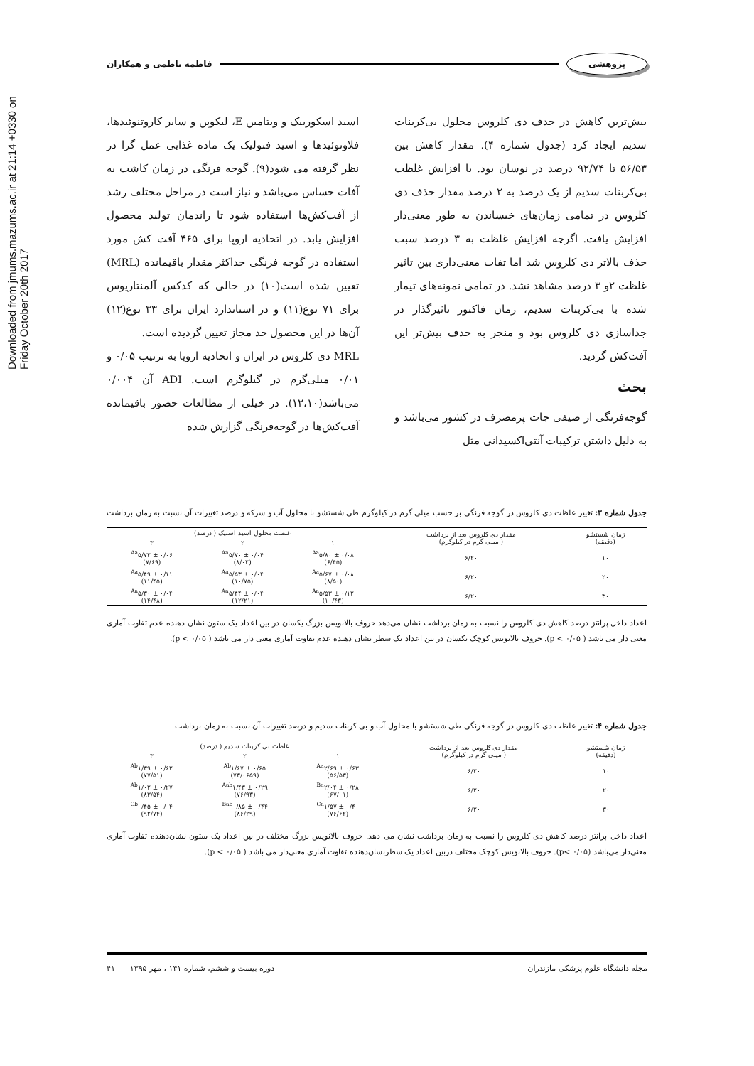Downloaded from jmums.mazums.ac.ir at 21:14 +0330 on Friday October 20th 2017
پژوهشی فاطمه ناظمی و همکاران
بیش‌ترین کاهش در حذف دی کلروس محلول بی‌کربنات سدیم ایجاد کرد (جدول شماره ۴). مقدار کاهش بین ۵۶/۵۳ تا ۹۲/۷۴ درصد در نوسان بود. با افزایش غلظت بی‌کربنات سدیم از یک درصد به ۲ درصد مقدار حذف دی کلروس در تمامی زمان‌های خیساندن به طور معنی‌دار افزایش یافت. اگرچه افزایش غلظت به ۳ درصد سبب حذف بالاتر دی کلروس شد اما تفات معنی‌داری بین تاثیر غلظت ۲و ۳ درصد مشاهد نشد. در تمامی نمونه‌های تیمار شده با بی‌کربنات سدیم، زمان فاکتور تاثیرگذار در جداسازی دی کلروس بود و منجر به حذف بیش‌تر این آفت‌کش گردید.
بحث
گوجه‌فرنگی از صیفی جات پرمصرف در کشور می‌باشد و به دلیل داشتن ترکیبات آنتی‌اکسیدانی مثل
اسید اسکوربیک و ویتامین E، لیکوپن و سایر کاروتنوئیدها، فلاونوئیدها و اسید فنولیک یک ماده غذایی عمل گرا در نظر گرفته می شود(۹). گوجه فرنگی در زمان کاشت به آفات حساس می‌باشد و نیاز است در مراحل مختلف رشد از آفت‌کش‌ها استفاده شود تا راندمان تولید محصول افزایش یابد. در اتحادیه اروپا برای ۴۶۵ آفت کش مورد استفاده در گوجه فرنگی حداکثر مقدار باقیمانده (MRL) تعیین شده است(۱۰) در حالی که کدکس آلمنتاریوس برای ۷۱ نوع(۱۱) و در استاندارد ایران برای ۳۳ نوع(۱۲) آن‌ها در این محصول حد مجاز تعیین گردیده است.
MRL دی کلروس در ایران و اتحادیه اروپا به ترتیب ۰/۰۵ و ۰/۰۱ میلی‌گرم در گیلوگرم است. ADI آن ۰/۰۰۴ می‌باشد(۱۲،۱۰). در خیلی از مطالعات حضور باقیمانده آفت‌کش‌ها در گوجه‌فرنگی گزارش شده
جدول شماره ۳: تغییر غلظت دی کلروس در گوجه فرنگی بر حسب میلی گرم در کیلوگرم طی شستشو با محلول آب و سرکه و درصد تغییرات آن نسبت به زمان برداشت
| زمان شستشو (دقیقه) | مقدار دی کلروس بعد از برداشت ( میلی گرم در کیلوگرم) | غلظت محلول اسید استیک ( درصد) | | |
| --- | --- | --- | --- | --- |
| | | ۱ | ۲ | ۳ |
| ۱۰ | ۶/۲۰ | <sup>Aa</sup>۵/۸۰ ± ۰/۰۸ (۶/۴۵) | <sup>Aa</sup>۵/۷۰ ± ۰/۰۴ (۸/۰۲) | <sup>Aa</sup>۵/۷۲ ± ۰/۰۶ (۷/۶۹) |
| ۲۰ | ۶/۲۰ | <sup>Aa</sup>۵/۶۷ ± ۰/۰۸ (۸/۵۰) | <sup>Aa</sup>۵/۵۳ ± ۰/۰۴ (۱۰/۷۵) | <sup>Aa</sup>۵/۴۹ ± ۰/۱۱ (۱۱/۴۵) |
| ۳۰ | ۶/۲۰ | <sup>Aa</sup>۵/۵۳ ± ۰/۱۲ (۱۰/۴۳) | <sup>Aa</sup>۵/۴۴ ± ۰/۰۴ (۱۲/۲۱) | <sup>Aa</sup>۵/۳۰ ± ۰/۰۴ (۱۴/۴۸) |
اعداد داخل پرانتز درصد کاهش دی کلروس را نسبت به زمان برداشت نشان می‌دهد حروف بالانویس بزرگ یکسان در بین اعداد یک ستون نشان دهنده عدم تفاوت آماری معنی دار می باشد ( p < ۰/۰۵). حروف بالانویس کوچک یکسان در بین اعداد یک سطر نشان دهنده عدم تفاوت آماری معنی دار می باشد ( p < ۰/۰۵).
جدول شماره ۴: تغییر غلظت دی کلروس در گوجه فرنگی طی شستشو با محلول آب و بی کربنات سدیم و درصد تغییرات آن نسبت به زمان برداشت
| زمان شستشو (دقیقه) | مقدار دی کلروس بعد از برداشت ( میلی گرم در کیلوگرم) | غلظت بی کربنات سدیم ( درصد) | | |
| --- | --- | --- | --- | --- |
| | | ۱ | ۲ | ۳ |
| ۱۰ | ۶/۲۰ | <sup>Aa</sup>۲/۶۹ ± ۰/۶۳ (۵۶/۵۳) | <sup>Ab</sup>۱/۶۷ ± ۰/۶۵ (۷۳/۰۶۵۹) | <sup>Ab</sup>۱/۳۹ ± ۰/۶۲ (۷۷/۵۱) |
| ۲۰ | ۶/۲۰ | <sup>Ba</sup>۲/۰۴ ± ۰/۲۸ (۶۷/۰۱) | <sup>Aab</sup>۱/۴۳ ± ۰/۲۹ (۷۶/۹۳) | <sup>Ab</sup>۱/۰۲ ± ۰/۲۷ (۸۳/۵۴) |
| ۳۰ | ۶/۲۰ | <sup>Ca</sup>۱/۵۷ ± ۰/۴۰ (۷۶/۶۲) | <sup>Bab</sup>۰/۸۵ ± ۰/۴۴ (۸۶/۲۹) | <sup>Cb</sup>۰/۴۵ ± ۰/۰۴ (۹۲/۷۴) |
اعداد داخل پرانتز درصد کاهش دی کلروس را نسبت به زمان برداشت نشان می دهد. حروف بالانویس بزرگ مختلف در بین اعداد یک ستون نشان‌دهنده تفاوت آماری معنی‌دار می‌باشد (p< ۰/۰۵). حروف بالانویس کوچک مختلف دربین اعداد یک سطرنشان‌دهنده تفاوت آماری معنی‌دار می باشد ( p < ۰/۰۵).
مجله دانشگاه علوم پزشکی مازندران دوره بیست و ششم، شماره ۱۴۱ ، مهر ۱۳۹۵ ۴۱